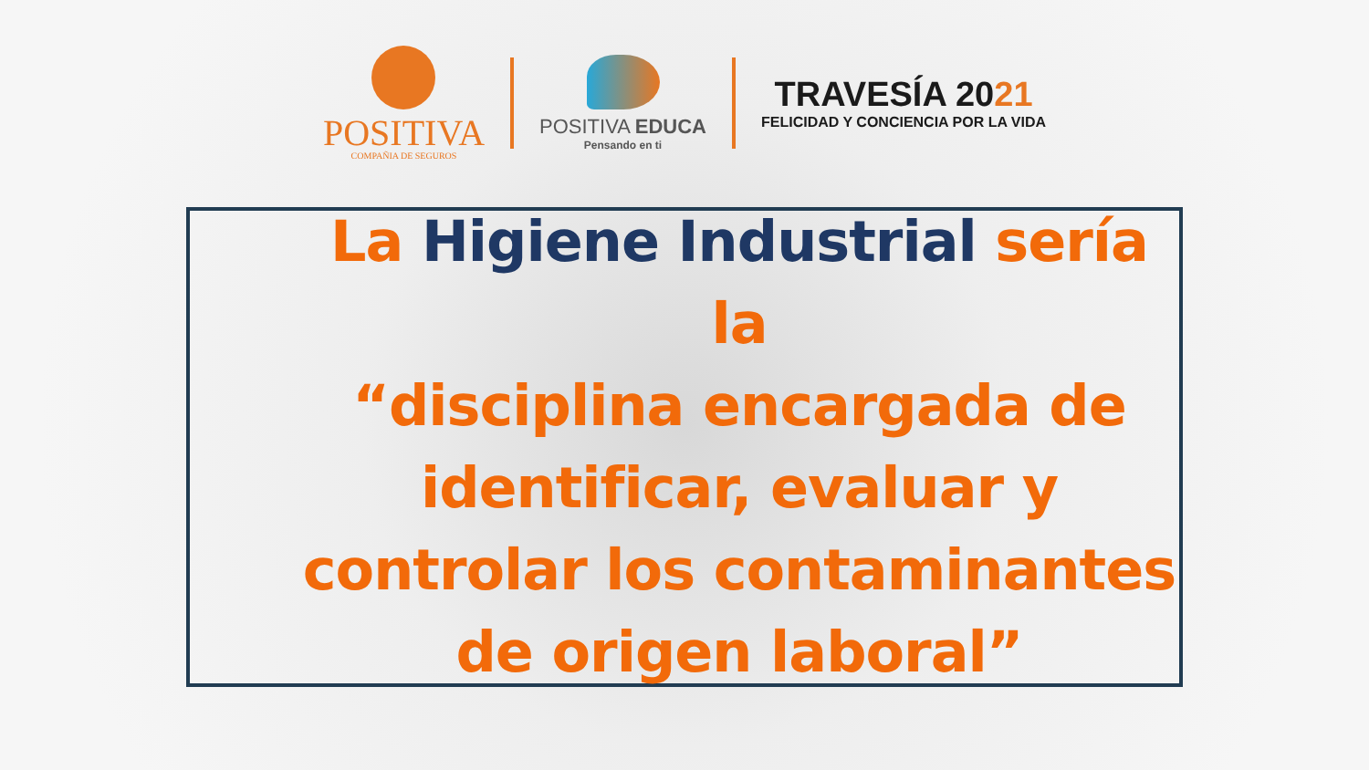POSITIVA
COMPAÑIA DE SEGUROS
POSITIVA EDUCA
Pensando en ti
TRAVESÍA 2021
FELICIDAD Y CONCIENCIA POR LA VIDA
La Higiene Industrial sería la
“disciplina encargada de
identificar, evaluar y
controlar los contaminantes
de origen laboral”